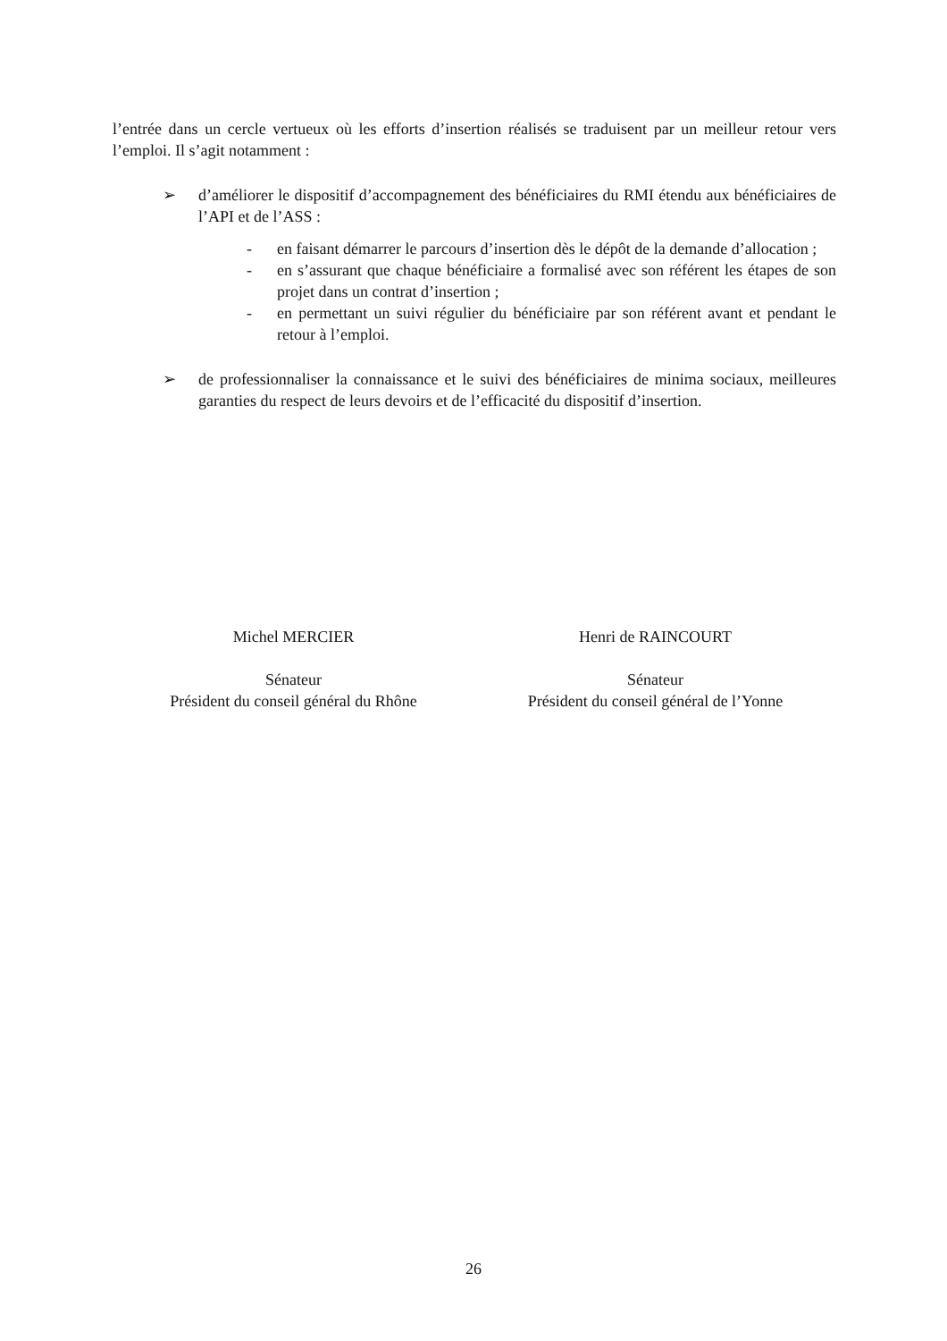l’entrée dans un cercle vertueux où les efforts d’insertion réalisés se traduisent par un meilleur retour vers l’emploi. Il s’agit notamment :
➢ d’améliorer le dispositif d’accompagnement des bénéficiaires du RMI étendu aux bénéficiaires de l’API et de l’ASS :
- en faisant démarrer le parcours d’insertion dès le dépôt de la demande d’allocation ;
- en s’assurant que chaque bénéficiaire a formalisé avec son référent les étapes de son projet dans un contrat d’insertion ;
- en permettant un suivi régulier du bénéficiaire par son référent avant et pendant le retour à l’emploi.
➢ de professionnaliser la connaissance et le suivi des bénéficiaires de minima sociaux, meilleures garanties du respect de leurs devoirs et de l’efficacité du dispositif d’insertion.
Michel MERCIER
Sénateur
Président du conseil général du Rhône
Henri de RAINCOURT
Sénateur
Président du conseil général de l’Yonne
26